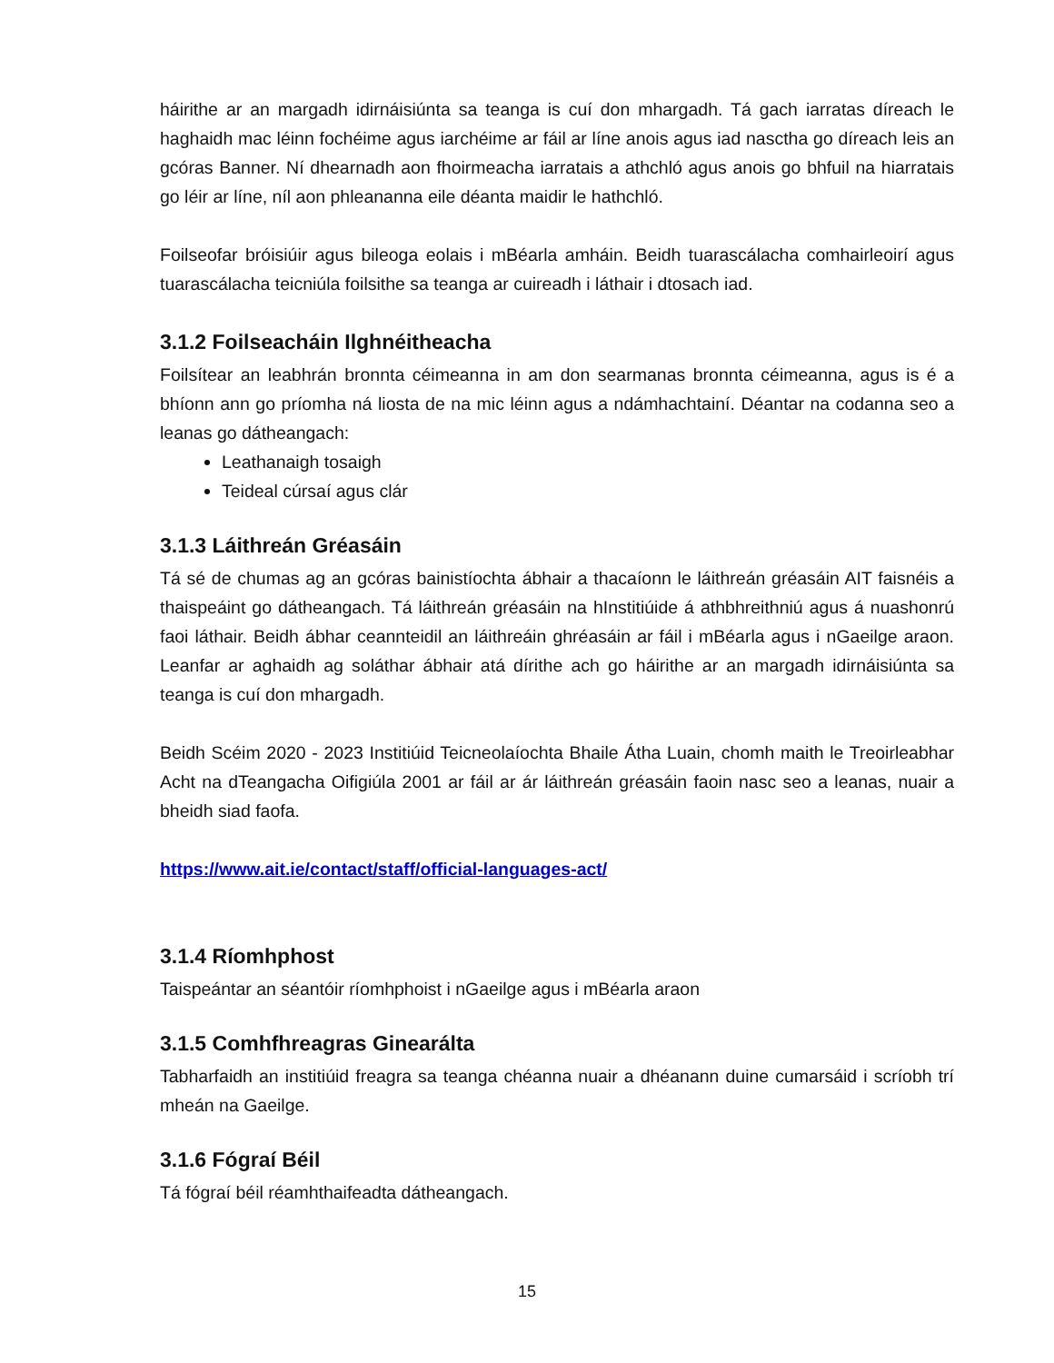háirithe ar an margadh idirnáisiúnta sa teanga is cuí don mhargadh. Tá gach iarratas díreach le haghaidh mac léinn fochéime agus iarchéime ar fáil ar líne anois agus iad nasctha go díreach leis an gcóras Banner. Ní dhearnadh aon fhoirmeacha iarratais a athchló agus anois go bhfuil na hiarratais go léir ar líne, níl aon phleananna eile déanta maidir le hathchló.
Foilseofar bróisiúir agus bileoga eolais i mBéarla amháin. Beidh tuarascálacha comhairleoirí agus tuarascálacha teicniúla foilsithe sa teanga ar cuireadh i láthair i dtosach iad.
3.1.2 Foilseacháin Ilghnéitheacha
Foilsítear an leabhrán bronnta céimeanna in am don searmanas bronnta céimeanna, agus is é a bhíonn ann go príomha ná liosta de na mic léinn agus a ndámhachtainí. Déantar na codanna seo a leanas go dátheangach:
Leathanaigh tosaigh
Teideal cúrsaí agus clár
3.1.3 Láithreán Gréasáin
Tá sé de chumas ag an gcóras bainistíochta ábhair a thacaíonn le láithreán gréasáin AIT faisnéis a thaispeáint go dátheangach. Tá láithreán gréasáin na hInstitiúide á athbhreithniú agus á nuashonrú faoi láthair. Beidh ábhar ceannteidil an láithreáin ghréasáin ar fáil i mBéarla agus i nGaeilge araon. Leanfar ar aghaidh ag soláthar ábhair atá dírithe ach go háirithe ar an margadh idirnáisiúnta sa teanga is cuí don mhargadh.
Beidh Scéim 2020 - 2023 Institiúid Teicneolaíochta Bhaile Átha Luain, chomh maith le Treoirleabhar Acht na dTeangacha Oifigiúla 2001 ar fáil ar ár láithreán gréasáin faoin nasc seo a leanas, nuair a bheidh siad faofa.
https://www.ait.ie/contact/staff/official-languages-act/
3.1.4 Ríomhphost
Taispeántar an séantóir ríomhphoist i nGaeilge agus i mBéarla araon
3.1.5 Comhfhreagras Ginearálta
Tabharfaidh an institiúid freagra sa teanga chéanna nuair a dhéanann duine cumarsáid i scríobh trí mheán na Gaeilge.
3.1.6 Fógraí Béil
Tá fógraí béil réamhthaifeadta dátheangach.
15